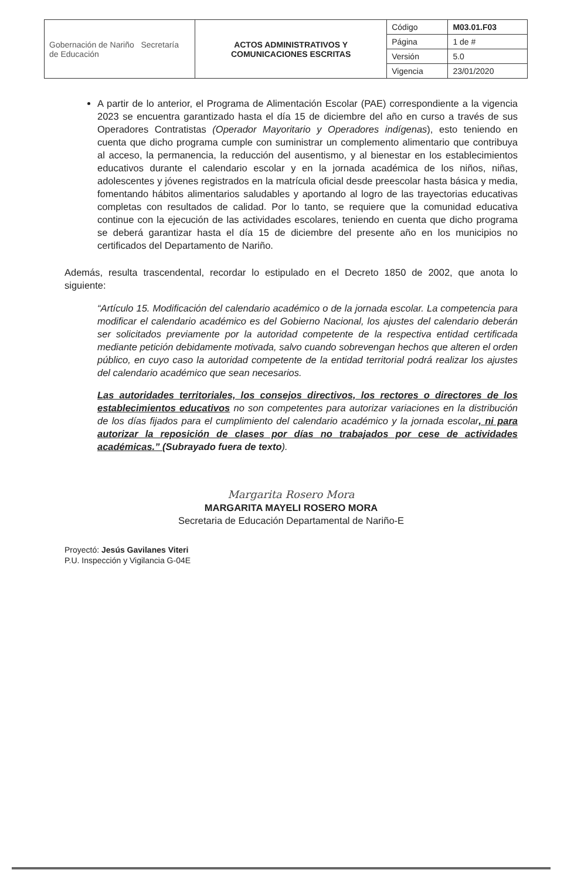| Gobernación de Nariño Secretaría de Educación | ACTOS ADMINISTRATIVOS Y COMUNICACIONES ESCRITAS | Código | M03.01.F03 |
| | | Página | 1 de # |
| | | Versión | 5.0 |
| | | Vigencia | 23/01/2020 |
A partir de lo anterior, el Programa de Alimentación Escolar (PAE) correspondiente a la vigencia 2023 se encuentra garantizado hasta el día 15 de diciembre del año en curso a través de sus Operadores Contratistas (Operador Mayoritario y Operadores indígenas), esto teniendo en cuenta que dicho programa cumple con suministrar un complemento alimentario que contribuya al acceso, la permanencia, la reducción del ausentismo, y al bienestar en los establecimientos educativos durante el calendario escolar y en la jornada académica de los niños, niñas, adolescentes y jóvenes registrados en la matrícula oficial desde preescolar hasta básica y media, fomentando hábitos alimentarios saludables y aportando al logro de las trayectorias educativas completas con resultados de calidad. Por lo tanto, se requiere que la comunidad educativa continue con la ejecución de las actividades escolares, teniendo en cuenta que dicho programa se deberá garantizar hasta el día 15 de diciembre del presente año en los municipios no certificados del Departamento de Nariño.
Además, resulta trascendental, recordar lo estipulado en el Decreto 1850 de 2002, que anota lo siguiente:
“Artículo 15. Modificación del calendario académico o de la jornada escolar. La competencia para modificar el calendario académico es del Gobierno Nacional, los ajustes del calendario deberán ser solicitados previamente por la autoridad competente de la respectiva entidad certificada mediante petición debidamente motivada, salvo cuando sobrevengan hechos que alteren el orden público, en cuyo caso la autoridad competente de la entidad territorial podrá realizar los ajustes del calendario académico que sean necesarios.
Las autoridades territoriales, los consejos directivos, los rectores o directores de los establecimientos educativos no son competentes para autorizar variaciones en la distribución de los días fijados para el cumplimiento del calendario académico y la jornada escolar, ni para autorizar la reposición de clases por días no trabajados por cese de actividades académicas.” (Subrayado fuera de texto).
Margarita Rosero Mora
MARGARITA MAYELI ROSERO MORA
Secretaria de Educación Departamental de Nariño-E
Proyectó: Jesús Gavilanes Viteri
P.U. Inspección y Vigilancia G-04E